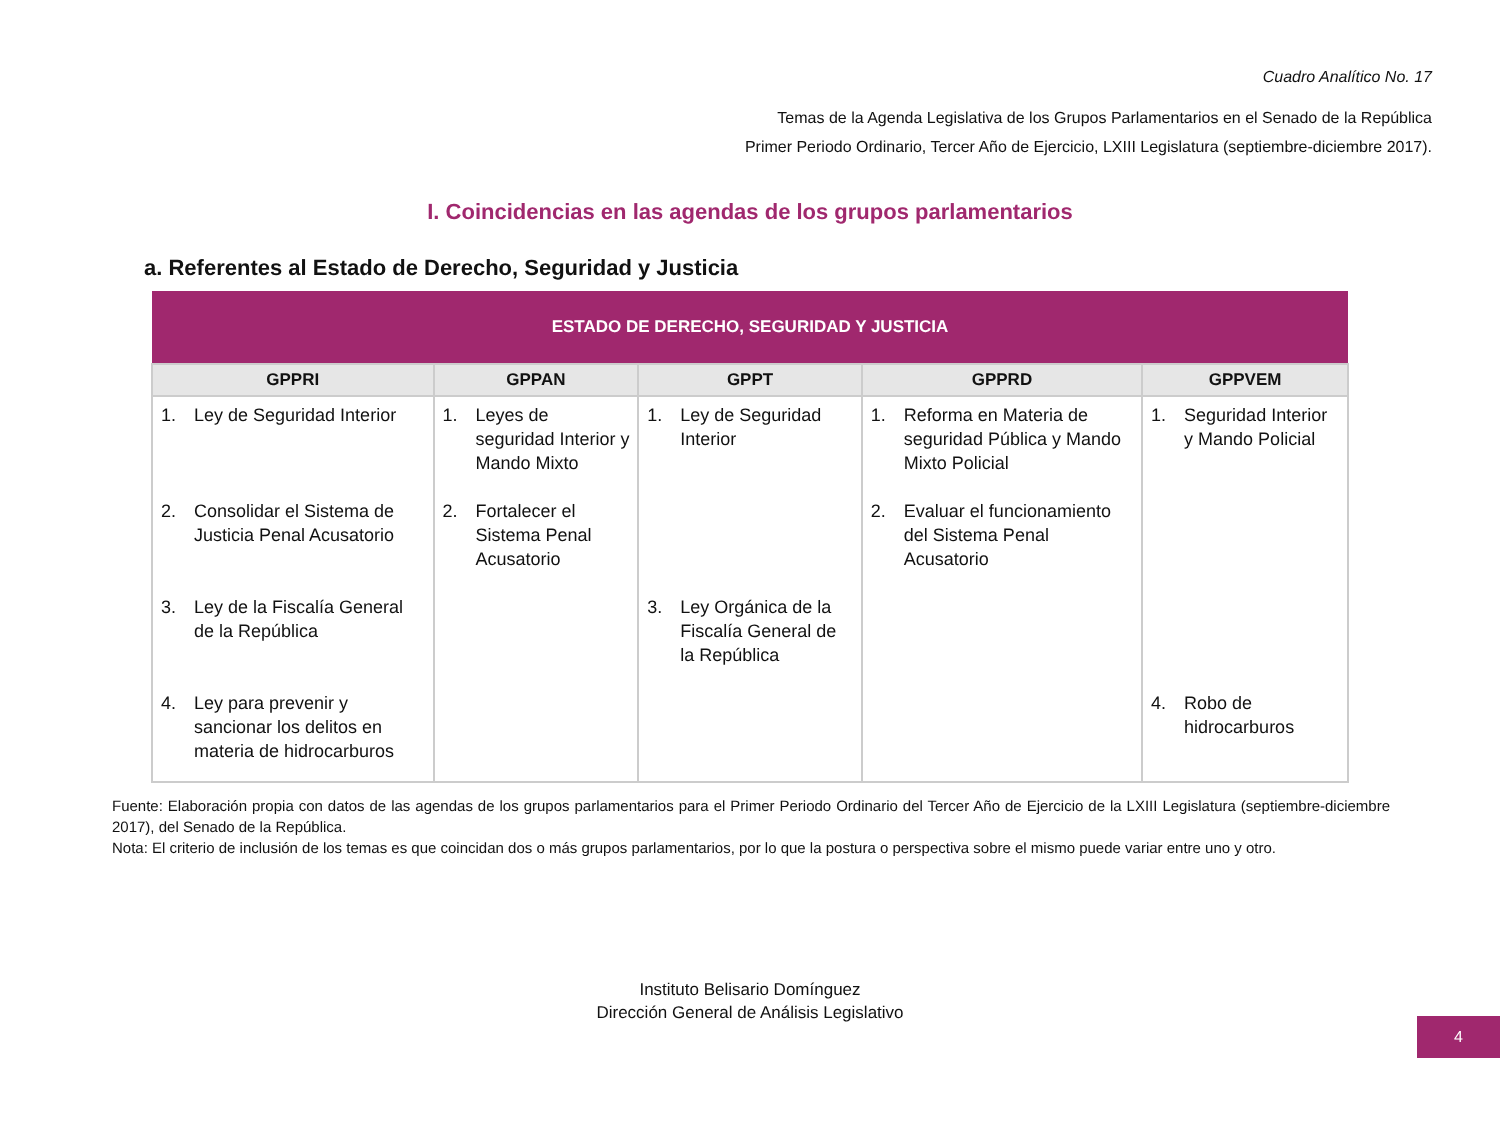Cuadro Analítico No. 17
Temas de la Agenda Legislativa de los Grupos Parlamentarios en el Senado de la República
Primer Periodo Ordinario, Tercer Año de Ejercicio, LXIII Legislatura (septiembre-diciembre 2017).
I. Coincidencias en las agendas de los grupos parlamentarios
a. Referentes al Estado de Derecho, Seguridad y Justicia
| ESTADO DE DERECHO, SEGURIDAD Y JUSTICIA | | | | |
| --- | --- | --- | --- | --- |
| GPPRI | GPPAN | GPPT | GPPRD | GPPVEM |
| 1. Ley de Seguridad Interior | 1. Leyes de seguridad Interior y Mando Mixto | 1. Ley de Seguridad Interior | 1. Reforma en Materia de seguridad Pública y Mando Mixto Policial | 1. Seguridad Interior y Mando Policial |
| 2. Consolidar el Sistema de Justicia Penal Acusatorio | 2. Fortalecer el Sistema Penal Acusatorio | | 2. Evaluar el funcionamiento del Sistema Penal Acusatorio | |
| 3. Ley de la Fiscalía General de la República | | 3. Ley Orgánica de la Fiscalía General de la República | | |
| 4. Ley para prevenir y sancionar los delitos en materia de hidrocarburos | | | | 4. Robo de hidrocarburos |
Fuente: Elaboración propia con datos de las agendas de los grupos parlamentarios para el Primer Periodo Ordinario del Tercer Año de Ejercicio de la LXIII Legislatura (septiembre-diciembre 2017), del Senado de la República.
Nota: El criterio de inclusión de los temas es que coincidan dos o más grupos parlamentarios, por lo que la postura o perspectiva sobre el mismo puede variar entre uno y otro.
Instituto Belisario Domínguez
Dirección General de Análisis Legislativo
4